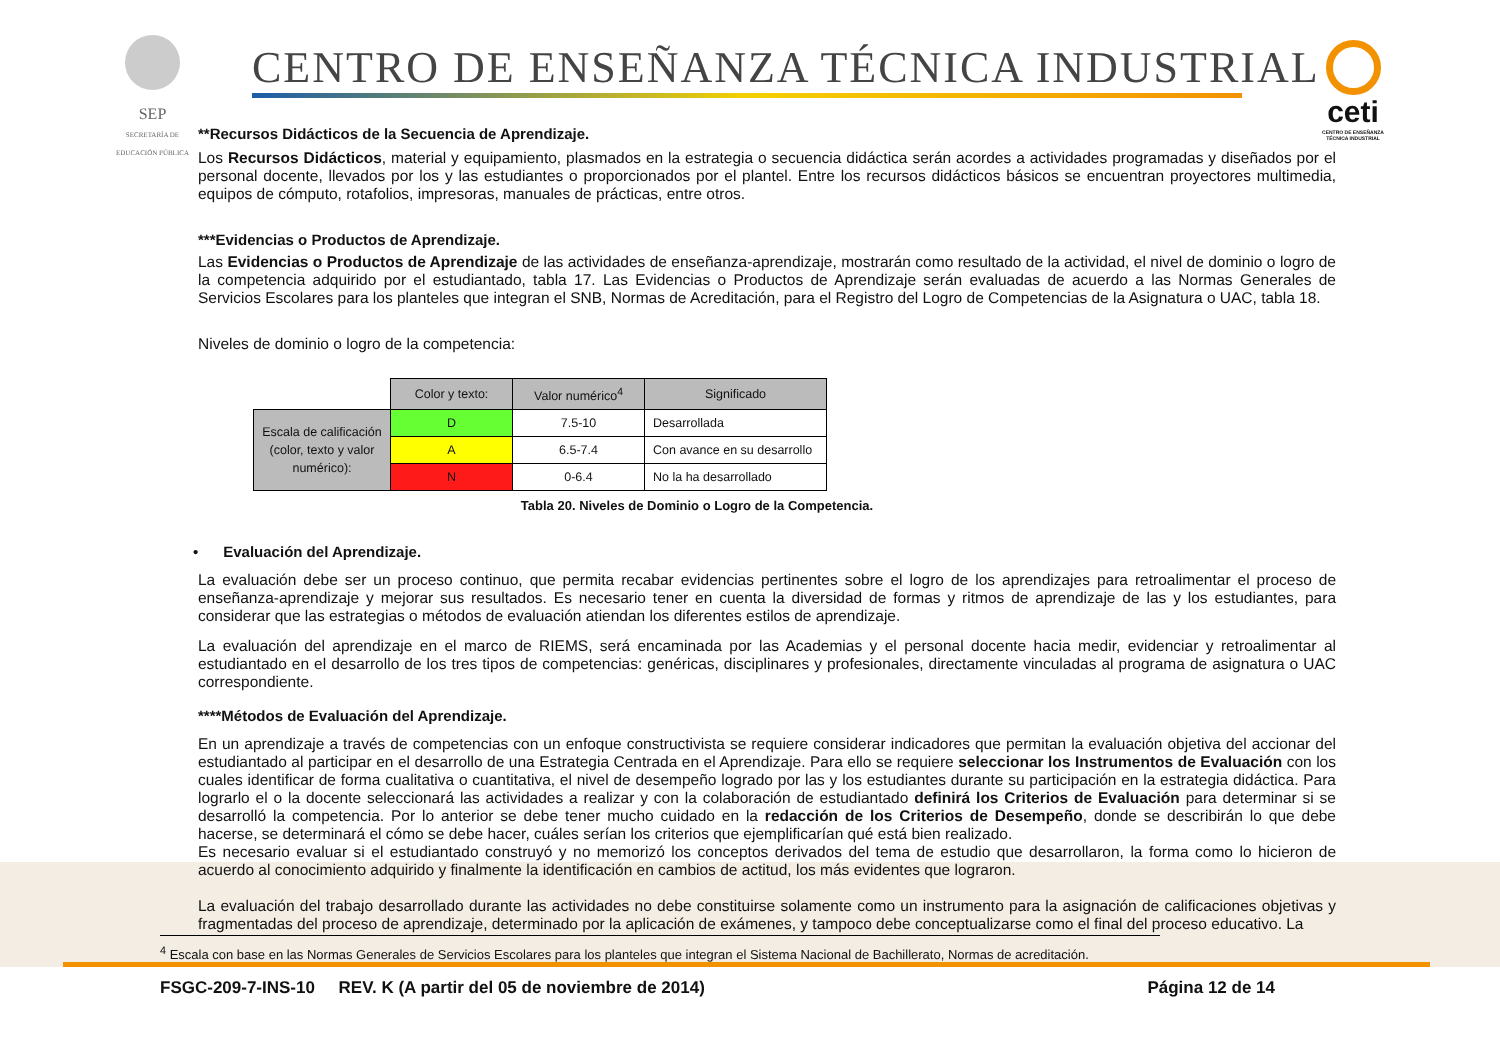SEP
SECRETARÍA DE EDUCACIÓN PÚBLICA
CENTRO DE ENSEÑANZA TÉCNICA INDUSTRIAL
ceti
CENTRO DE ENSEÑANZA TÉCNICA INDUSTRIAL
**Recursos Didácticos de la Secuencia de Aprendizaje.
Los Recursos Didácticos, material y equipamiento, plasmados en la estrategia o secuencia didáctica serán acordes a actividades programadas y diseñados por el personal docente, llevados por los y las estudiantes o proporcionados por el plantel. Entre los recursos didácticos básicos se encuentran proyectores multimedia, equipos de cómputo, rotafolios, impresoras, manuales de prácticas, entre otros.
***Evidencias o Productos de Aprendizaje.
Las Evidencias o Productos de Aprendizaje de las actividades de enseñanza-aprendizaje, mostrarán como resultado de la actividad, el nivel de dominio o logro de la competencia adquirido por el estudiantado, tabla 17. Las Evidencias o Productos de Aprendizaje serán evaluadas de acuerdo a las Normas Generales de Servicios Escolares para los planteles que integran el SNB, Normas de Acreditación, para el Registro del Logro de Competencias de la Asignatura o UAC, tabla 18.
Niveles de dominio o logro de la competencia:
| | Color y texto: | Valor numérico<sup>4</sup> | Significado |
| Escala de calificación (color, texto y valor numérico): | D | 7.5-10 | Desarrollada |
| | A | 6.5-7.4 | Con avance en su desarrollo |
| | N | 0-6.4 | No la ha desarrollado |
Tabla 20. Niveles de Dominio o Logro de la Competencia.
• Evaluación del Aprendizaje.
La evaluación debe ser un proceso continuo, que permita recabar evidencias pertinentes sobre el logro de los aprendizajes para retroalimentar el proceso de enseñanza-aprendizaje y mejorar sus resultados. Es necesario tener en cuenta la diversidad de formas y ritmos de aprendizaje de las y los estudiantes, para considerar que las estrategias o métodos de evaluación atiendan los diferentes estilos de aprendizaje.
La evaluación del aprendizaje en el marco de RIEMS, será encaminada por las Academias y el personal docente hacia medir, evidenciar y retroalimentar al estudiantado en el desarrollo de los tres tipos de competencias: genéricas, disciplinares y profesionales, directamente vinculadas al programa de asignatura o UAC correspondiente.
****Métodos de Evaluación del Aprendizaje.
En un aprendizaje a través de competencias con un enfoque constructivista se requiere considerar indicadores que permitan la evaluación objetiva del accionar del estudiantado al participar en el desarrollo de una Estrategia Centrada en el Aprendizaje. Para ello se requiere seleccionar los Instrumentos de Evaluación con los cuales identificar de forma cualitativa o cuantitativa, el nivel de desempeño logrado por las y los estudiantes durante su participación en la estrategia didáctica. Para lograrlo el o la docente seleccionará las actividades a realizar y con la colaboración de estudiantado definirá los Criterios de Evaluación para determinar si se desarrolló la competencia. Por lo anterior se debe tener mucho cuidado en la redacción de los Criterios de Desempeño, donde se describirán lo que debe hacerse, se determinará el cómo se debe hacer, cuáles serían los criterios que ejemplificarían qué está bien realizado.
Es necesario evaluar si el estudiantado construyó y no memorizó los conceptos derivados del tema de estudio que desarrollaron, la forma como lo hicieron de acuerdo al conocimiento adquirido y finalmente la identificación en cambios de actitud, los más evidentes que lograron.
La evaluación del trabajo desarrollado durante las actividades no debe constituirse solamente como un instrumento para la asignación de calificaciones objetivas y fragmentadas del proceso de aprendizaje, determinado por la aplicación de exámenes, y tampoco debe conceptualizarse como el final del proceso educativo. La
<sup>4</sup> Escala con base en las Normas Generales de Servicios Escolares para los planteles que integran el Sistema Nacional de Bachillerato, Normas de acreditación.
FSGC-209-7-INS-10 REV. K (A partir del 05 de noviembre de 2014) Página 12 de 14